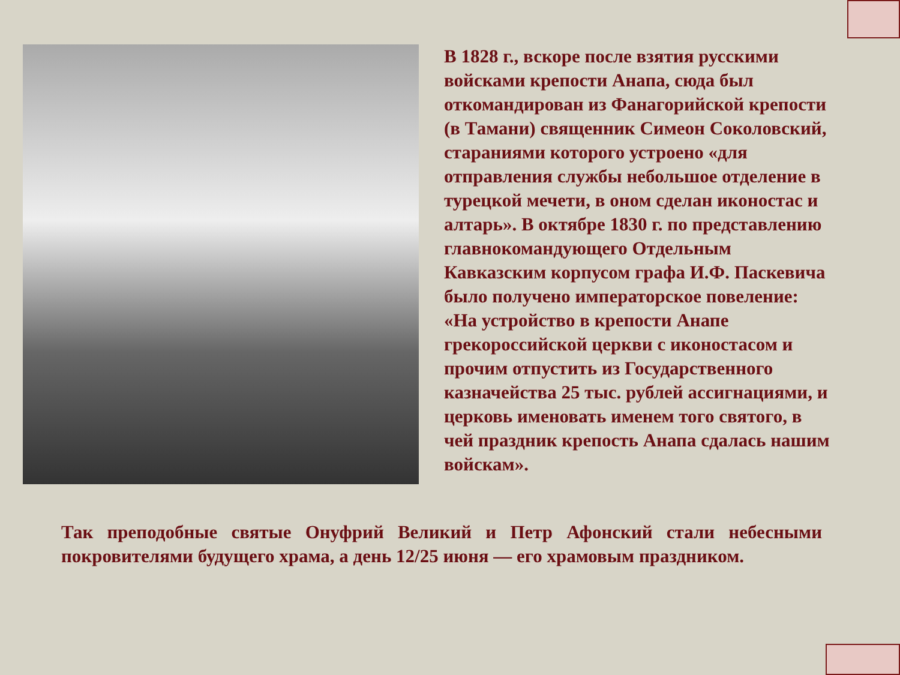В 1828 г., вскоре после взятия русскими войсками крепости Анапа, сюда был откомандирован из Фанагорийской крепости (в Тамани) священник Симеон Соколовский, стараниями которого устроено «для отправления службы небольшое отделение в турецкой мечети, в оном сделан иконостас и алтарь». В октябре 1830 г. по представлению главнокомандующего Отдельным Кавказским корпусом графа И.Ф. Паскевича было получено императорское повеление: «На устройство в крепости Анапе грекороссийской церкви с иконостасом и прочим отпустить из Государственного казначейства 25 тыс. рублей ассигнациями, и церковь именовать именем того святого, в чей праздник крепость Анапа сдалась нашим войскам».
Так преподобные святые Онуфрий Великий и Петр Афонский стали небесными покровителями будущего храма, а день 12/25 июня — его храмовым праздником.